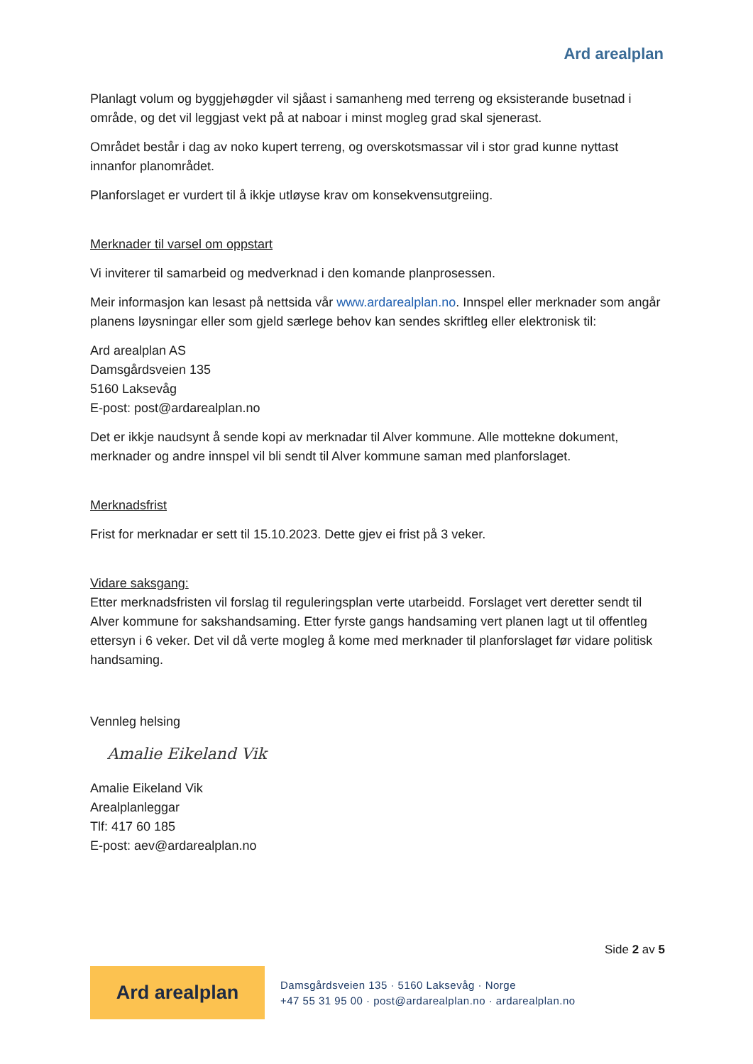Ard arealplan
Planlagt volum og byggjehøgder vil sjåast i samanheng med terreng og eksisterande busetnad i område, og det vil leggjast vekt på at naboar i minst mogleg grad skal sjenerast.
Området består i dag av noko kupert terreng, og overskotsmassar vil i stor grad kunne nyttast innanfor planområdet.
Planforslaget er vurdert til å ikkje utløyse krav om konsekvensutgreiing.
Merknader til varsel om oppstart
Vi inviterer til samarbeid og medverknad i den komande planprosessen.
Meir informasjon kan lesast på nettsida vår www.ardarealplan.no. Innspel eller merknader som angår planens løysningar eller som gjeld særlege behov kan sendes skriftleg eller elektronisk til:
Ard arealplan AS
Damsgårdsveien 135
5160 Laksevåg
E-post: post@ardarealplan.no
Det er ikkje naudsynt å sende kopi av merknadar til Alver kommune. Alle mottekne dokument, merknader og andre innspel vil bli sendt til Alver kommune saman med planforslaget.
Merknadsfrist
Frist for merknadar er sett til 15.10.2023. Dette gjev ei frist på 3 veker.
Vidare saksgang:
Etter merknadsfristen vil forslag til reguleringsplan verte utarbeidd. Forslaget vert deretter sendt til Alver kommune for sakshandsaming. Etter fyrste gangs handsaming vert planen lagt ut til offentleg ettersyn i 6 veker. Det vil då verte mogleg å kome med merknader til planforslaget før vidare politisk handsaming.
Vennleg helsing
Amalie Eikeland Vik
Amalie Eikeland Vik
Arealplanleggar
Tlf: 417 60 185
E-post: aev@ardarealplan.no
Side 2 av 5
Ard arealplan
Damsgårdsveien 135 · 5160 Laksevåg · Norge
+47 55 31 95 00 · post@ardarealplan.no · ardarealplan.no